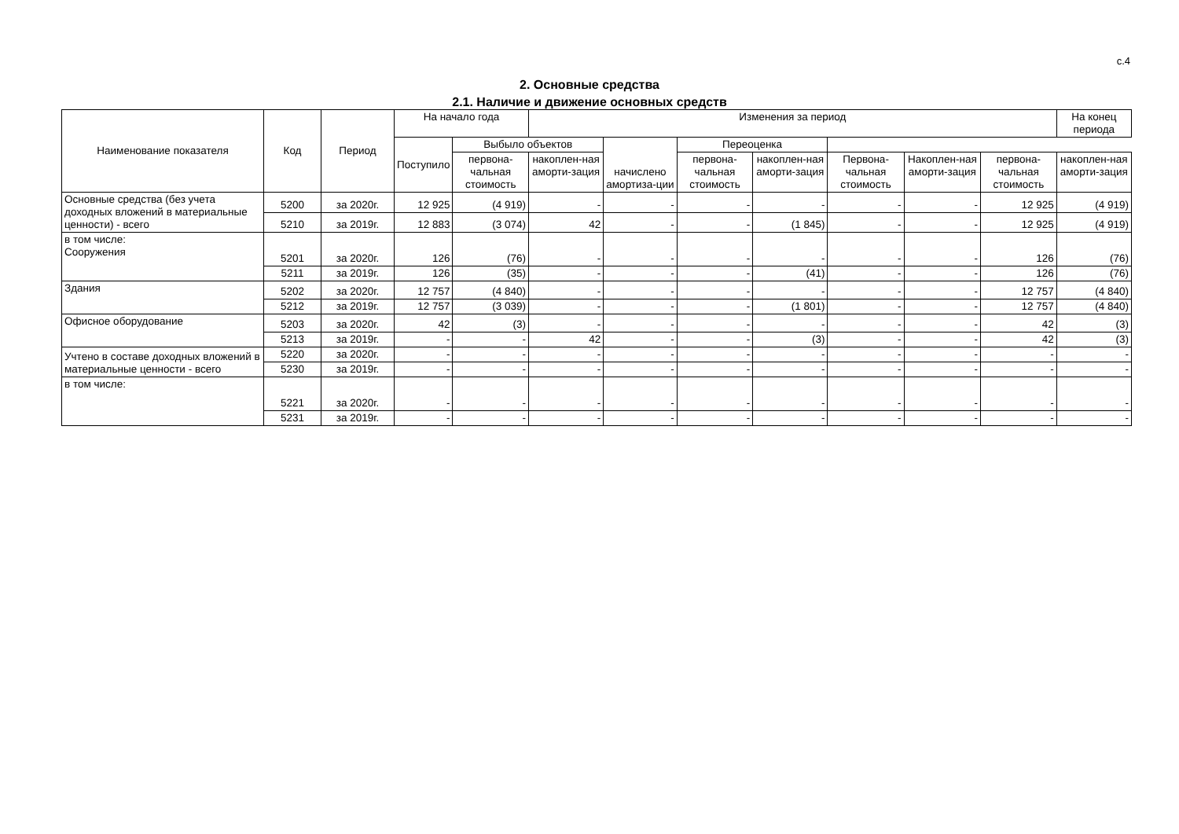с.4
2. Основные средства
2.1. Наличие и движение основных средств
| Наименование показателя | Код | Период | На начало года | | Изменения за период | | | | | | | На конец периода |
| --- | --- | --- | --- | --- | --- | --- | --- | --- | --- | --- | --- | --- |
| | | | Поступило | Выбыло объектов | | начислено амортиза-ции | Переоценка | | | | | |
| | | | | первона-чальная стоимость | накоплен-ная аморти-зация | | первона-чальная стоимость | накоплен-ная аморти-зация | Первона-чальная стоимость | Накоплен-ная аморти-зация | первона-чальная стоимость | накоплен-ная аморти-зация |
| Основные средства (без учета доходных вложений в материальные ценности) - всего | 5200 | за 2020г. | 12 925 | (4 919) | - | - | - | - | - | - | 12 925 | (4 919) |
| | 5210 | за 2019г. | 12 883 | (3 074) | 42 | - | - | (1 845) | - | - | 12 925 | (4 919) |
| в том числе: Сооружения | 5201 | за 2020г. | 126 | (76) | - | - | - | - | - | - | 126 | (76) |
| | 5211 | за 2019г. | 126 | (35) | - | - | - | (41) | - | - | 126 | (76) |
| Здания | 5202 | за 2020г. | 12 757 | (4 840) | - | - | - | - | - | - | 12 757 | (4 840) |
| | 5212 | за 2019г. | 12 757 | (3 039) | - | - | - | (1 801) | - | - | 12 757 | (4 840) |
| Офисное оборудование | 5203 | за 2020г. | 42 | (3) | - | - | - | - | - | - | 42 | (3) |
| | 5213 | за 2019г. | - | - | 42 | - | - | (3) | - | - | 42 | (3) |
| Учтено в составе доходных вложений в материальные ценности - всего | 5220 | за 2020г. | - | - | - | - | - | - | - | - | - | - |
| | 5230 | за 2019г. | - | - | - | - | - | - | - | - | - | - |
| в том числе: | 5221 | за 2020г. | - | - | - | - | - | - | - | - | - | - |
| | 5231 | за 2019г. | - | - | - | - | - | - | - | - | - | - |